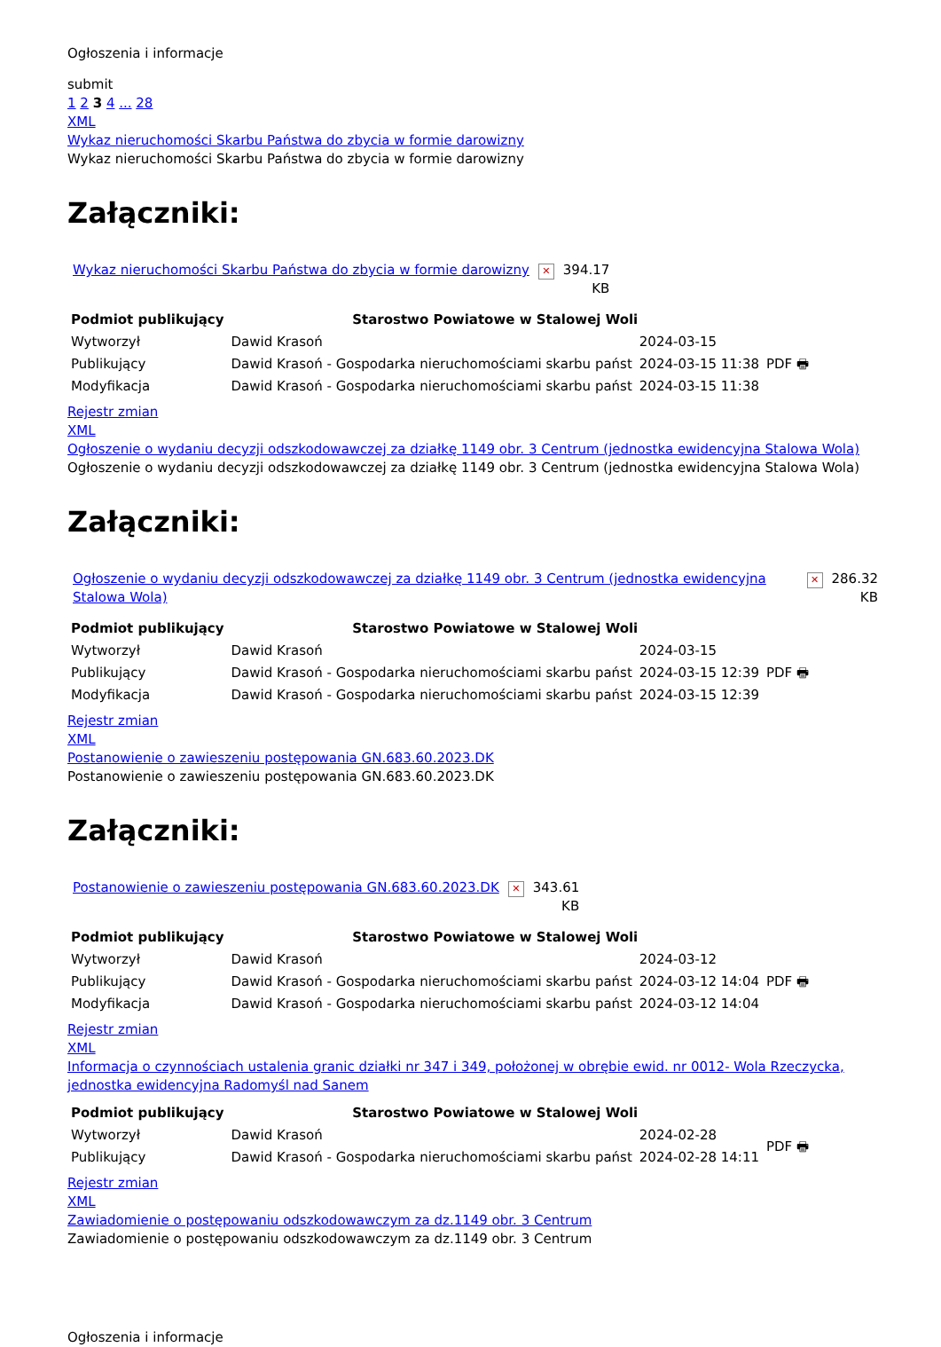Ogłoszenia i informacje
submit
1 2 3 4 ... 28
XML
Wykaz nieruchomości Skarbu Państwa do zbycia w formie darowizny
Wykaz nieruchomości Skarbu Państwa do zbycia w formie darowizny
Załączniki:
| Wykaz nieruchomości Skarbu Państwa do zbycia w formie darowizny | ✕ | 394.17 KB |
| Podmiot publikujący | Starostwo Powiatowe w Stalowej Woli | | |
| Wytworzył | Dawid Krasoń | 2024-03-15 | PDF 🖶 |
| Publikujący | Dawid Krasoń - Gospodarka nieruchomościami skarbu państ | 2024-03-15 11:38 | |
| Modyfikacja | Dawid Krasoń - Gospodarka nieruchomościami skarbu państ | 2024-03-15 11:38 | |
Rejestr zmian
XML
Ogłoszenie o wydaniu decyzji odszkodowawczej za działkę 1149 obr. 3 Centrum (jednostka ewidencyjna Stalowa Wola)
Ogłoszenie o wydaniu decyzji odszkodowawczej za działkę 1149 obr. 3 Centrum (jednostka ewidencyjna Stalowa Wola)
Załączniki:
| Ogłoszenie o wydaniu decyzji odszkodowawczej za działkę 1149 obr. 3 Centrum (jednostka ewidencyjna Stalowa Wola) | ✕ | 286.32 KB |
| Podmiot publikujący | Starostwo Powiatowe w Stalowej Woli | | |
| Wytworzył | Dawid Krasoń | 2024-03-15 | PDF 🖶 |
| Publikujący | Dawid Krasoń - Gospodarka nieruchomościami skarbu państ | 2024-03-15 12:39 | |
| Modyfikacja | Dawid Krasoń - Gospodarka nieruchomościami skarbu państ | 2024-03-15 12:39 | |
Rejestr zmian
XML
Postanowienie o zawieszeniu postępowania GN.683.60.2023.DK
Postanowienie o zawieszeniu postępowania GN.683.60.2023.DK
Załączniki:
| Postanowienie o zawieszeniu postępowania GN.683.60.2023.DK | ✕ | 343.61 KB |
| Podmiot publikujący | Starostwo Powiatowe w Stalowej Woli | | |
| Wytworzył | Dawid Krasoń | 2024-03-12 | PDF 🖶 |
| Publikujący | Dawid Krasoń - Gospodarka nieruchomościami skarbu państ | 2024-03-12 14:04 | |
| Modyfikacja | Dawid Krasoń - Gospodarka nieruchomościami skarbu państ | 2024-03-12 14:04 | |
Rejestr zmian
XML
Informacja o czynnościach ustalenia granic działki nr 347 i 349, położonej w obrębie ewid. nr 0012- Wola Rzeczycka, jednostka ewidencyjna Radomyśl nad Sanem
| Podmiot publikujący | Starostwo Powiatowe w Stalowej Woli | | |
| Wytworzył | Dawid Krasoń | 2024-02-28 | PDF 🖶 |
| Publikujący | Dawid Krasoń - Gospodarka nieruchomościami skarbu państ | 2024-02-28 14:11 | |
Rejestr zmian
XML
Zawiadomienie o postępowaniu odszkodowawczym za dz.1149 obr. 3 Centrum
Zawiadomienie o postępowaniu odszkodowawczym za dz.1149 obr. 3 Centrum
Ogłoszenia i informacje